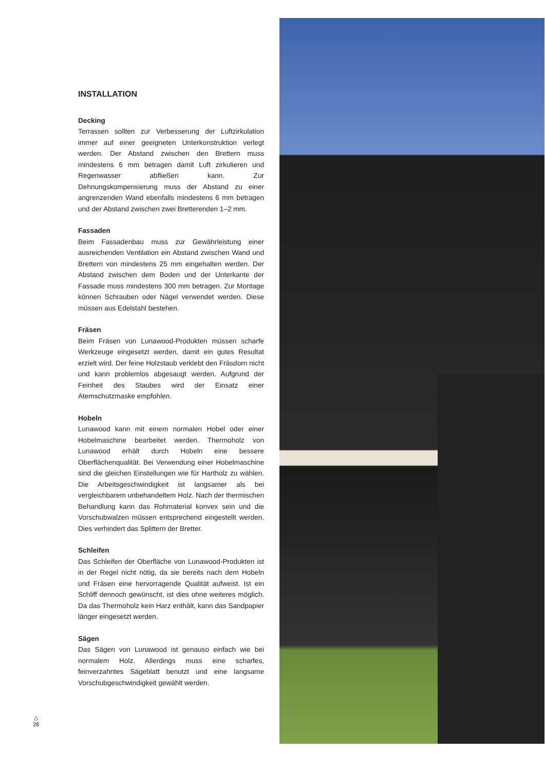INSTALLATION
Decking
Terrassen sollten zur Verbesserung der Luftzirkulation immer auf einer geeigneten Unterkonstruktion verlegt werden. Der Abstand zwischen den Brettern muss mindestens 6 mm betragen damit Luft zirkulieren und Regenwasser abfließen kann. Zur Dehnungskompensierung muss der Abstand zu einer angrenzenden Wand ebenfalls mindestens 6 mm betragen und der Abstand zwischen zwei Bretterenden 1–2 mm.
Fassaden
Beim Fassadenbau muss zur Gewährleistung einer ausreichenden Ventilation ein Abstand zwischen Wand und Brettern von mindestens 25 mm eingehalten werden. Der Abstand zwischen dem Boden und der Unterkante der Fassade muss mindestens 300 mm betragen. Zur Montage können Schrauben oder Nägel verwendet werden. Diese müssen aus Edelstahl bestehen.
Fräsen
Beim Fräsen von Lunawood-Produkten müssen scharfe Werkzeuge eingesetzt werden, damit ein gutes Resultat erzielt wird. Der feine Holzstaub verklebt den Fräsdorn nicht und kann problemlos abgesaugt werden. Aufgrund der Feinheit des Staubes wird der Einsatz einer Atemschutzmaske empfohlen.
Hobeln
Lunawood kann mit einem normalen Hobel oder einer Hobelmaschine bearbeitet werden. Thermoholz von Lunawood erhält durch Hobeln eine bessere Oberflächenqualität. Bei Verwendung einer Hobelmaschine sind die gleichen Einstellungen wie für Hartholz zu wählen. Die Arbeitsgeschwindigkeit ist langsamer als bei vergleichbarem unbehandeltem Holz. Nach der thermischen Behandlung kann das Rohmaterial konvex sein und die Vorschubwalzen müssen entsprechend eingestellt werden. Dies verhindert das Splittern der Bretter.
Schleifen
Das Schleifen der Oberfläche von Lunawood-Produkten ist in der Regel nicht nötig, da sie bereits nach dem Hobeln und Fräsen eine hervorragende Qualität aufweist. Ist ein Schliff dennoch gewünscht, ist dies ohne weiteres möglich. Da das Thermoholz kein Harz enthält, kann das Sandpapier länger eingesetzt werden.
Sägen
Das Sägen von Lunawood ist genauso einfach wie bei normalem Holz. Allerdings muss eine scharfes, feinverzahntes Sägeblatt benutzt und eine langsame Vorschubgeschwindigkeit gewählt werden.
△
28